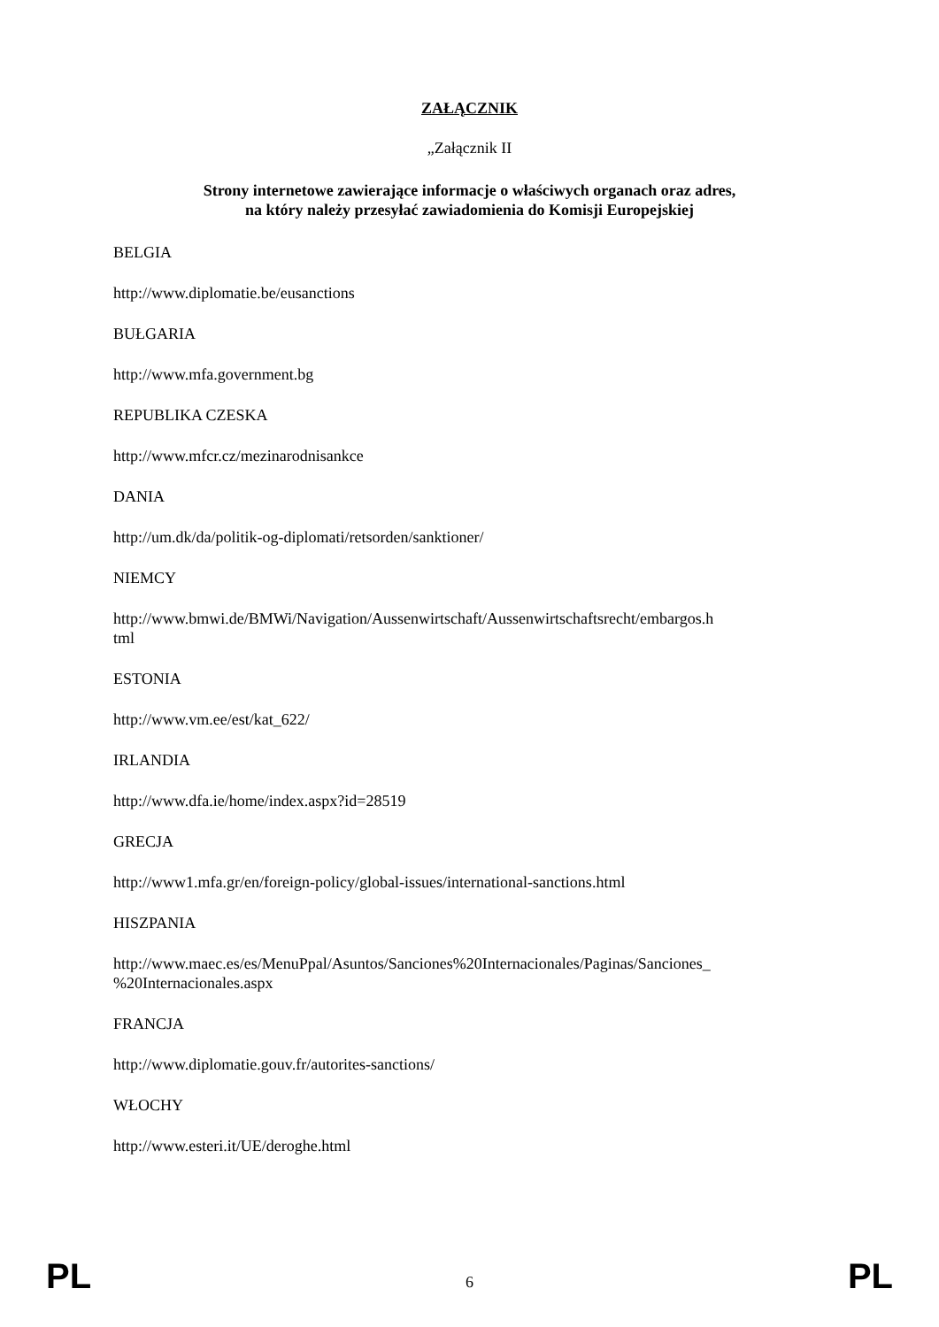ZAŁĄCZNIK
„Załącznik II
Strony internetowe zawierające informacje o właściwych organach oraz adres,
na który należy przesyłać zawiadomienia do Komisji Europejskiej
BELGIA
http://www.diplomatie.be/eusanctions
BUŁGARIA
http://www.mfa.government.bg
REPUBLIKA CZESKA
http://www.mfcr.cz/mezinarodnisankce
DANIA
http://um.dk/da/politik-og-diplomati/retsorden/sanktioner/
NIEMCY
http://www.bmwi.de/BMWi/Navigation/Aussenwirtschaft/Aussenwirtschaftsrecht/embargos.h
tml
ESTONIA
http://www.vm.ee/est/kat_622/
IRLANDIA
http://www.dfa.ie/home/index.aspx?id=28519
GRECJA
http://www1.mfa.gr/en/foreign-policy/global-issues/international-sanctions.html
HISZPANIA
http://www.maec.es/es/MenuPpal/Asuntos/Sanciones%20Internacionales/Paginas/Sanciones_
%20Internacionales.aspx
FRANCJA
http://www.diplomatie.gouv.fr/autorites-sanctions/
WŁOCHY
http://www.esteri.it/UE/deroghe.html
PL 6 PL